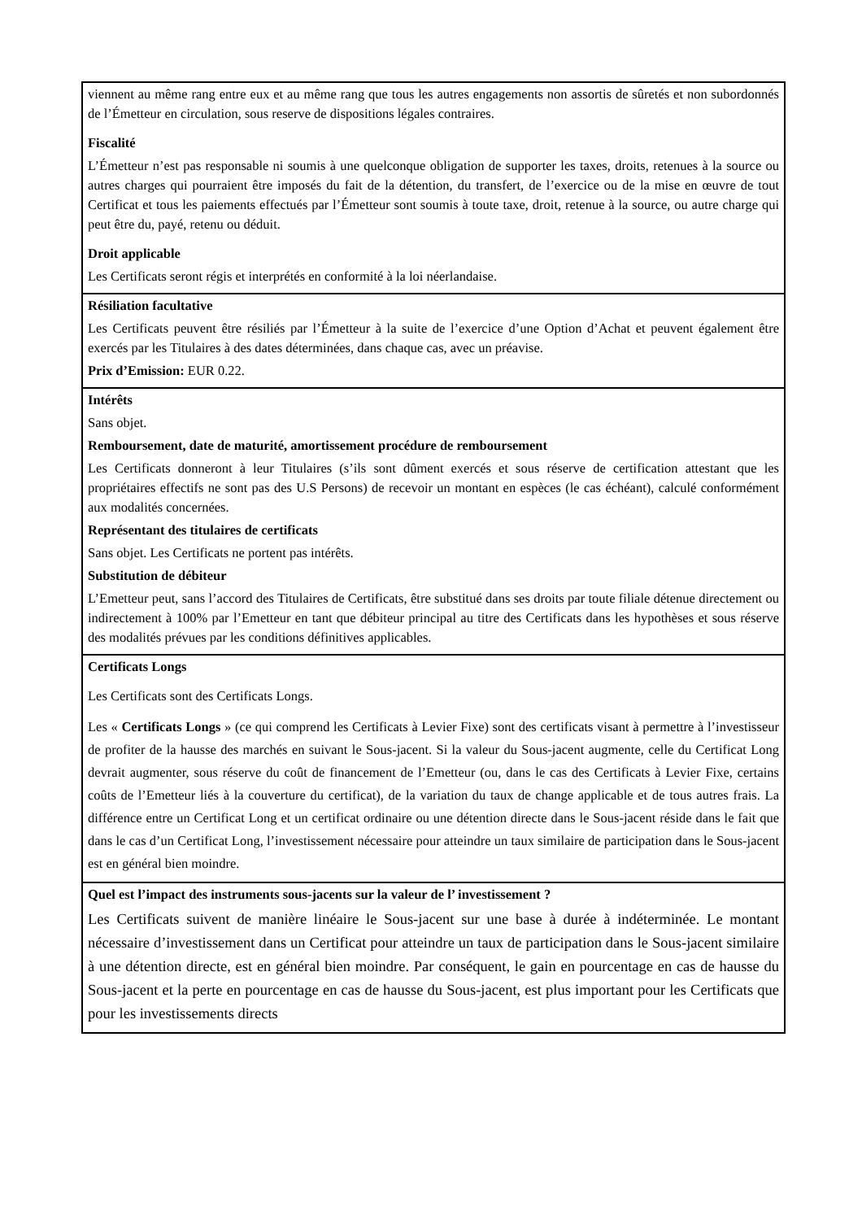| viennent au même rang entre eux et au même rang que tous les autres engagements non assortis de sûretés et non subordonnés de l’Émetteur en circulation, sous reserve de dispositions légales contraires. Fiscalité L’Émetteur n’est pas responsable ni soumis à une quelconque obligation de supporter les taxes, droits, retenues à la source ou autres charges qui pourraient être imposés du fait de la détention, du transfert, de l’exercice ou de la mise en œuvre de tout Certificat et tous les paiements effectués par l’Émetteur sont soumis à toute taxe, droit, retenue à la source, ou autre charge qui peut être du, payé, retenu ou déduit. Droit applicable Les Certificats seront régis et interprétés en conformité à la loi néerlandaise. |
| Résiliation facultative Les Certificats peuvent être résiliés par l’Émetteur à la suite de l’exercice d’une Option d’Achat et peuvent également être exercés par les Titulaires à des dates déterminées, dans chaque cas, avec un préavise. Prix d’Emission: EUR 0.22. |
| Intérêts Sans objet. Remboursement, date de maturité, amortissement procédure de remboursement Les Certificats donneront à leur Titulaires (s’ils sont dûment exercés et sous réserve de certification attestant que les propriétaires effectifs ne sont pas des U.S Persons) de recevoir un montant en espèces (le cas échéant), calculé conformément aux modalités concernées. Représentant des titulaires de certificats Sans objet. Les Certificats ne portent pas intérêts. Substitution de débiteur L’Emetteur peut, sans l’accord des Titulaires de Certificats, être substitué dans ses droits par toute filiale détenue directement ou indirectement à 100% par l’Emetteur en tant que débiteur principal au titre des Certificats dans les hypothèses et sous réserve des modalités prévues par les conditions définitives applicables. |
| Certificats Longs Les Certificats sont des Certificats Longs. Les « Certificats Longs » (ce qui comprend les Certificats à Levier Fixe) sont des certificats visant à permettre à l’investisseur de profiter de la hausse des marchés en suivant le Sous-jacent. Si la valeur du Sous-jacent augmente, celle du Certificat Long devrait augmenter, sous réserve du coût de financement de l’Emetteur (ou, dans le cas des Certificats à Levier Fixe, certains coûts de l’Emetteur liés à la couverture du certificat), de la variation du taux de change applicable et de tous autres frais. La différence entre un Certificat Long et un certificat ordinaire ou une détention directe dans le Sous-jacent réside dans le fait que dans le cas d’un Certificat Long, l’investissement nécessaire pour atteindre un taux similaire de participation dans le Sous-jacent est en général bien moindre. |
| Quel est l’impact des instruments sous-jacents sur la valeur de l’ investissement ? Les Certificats suivent de manière linéaire le Sous-jacent sur une base à durée à indéterminée. Le montant nécessaire d’investissement dans un Certificat pour atteindre un taux de participation dans le Sous-jacent similaire à une détention directe, est en général bien moindre. Par conséquent, le gain en pourcentage en cas de hausse du Sous-jacent et la perte en pourcentage en cas de hausse du Sous-jacent, est plus important pour les Certificats que pour les investissements directs |